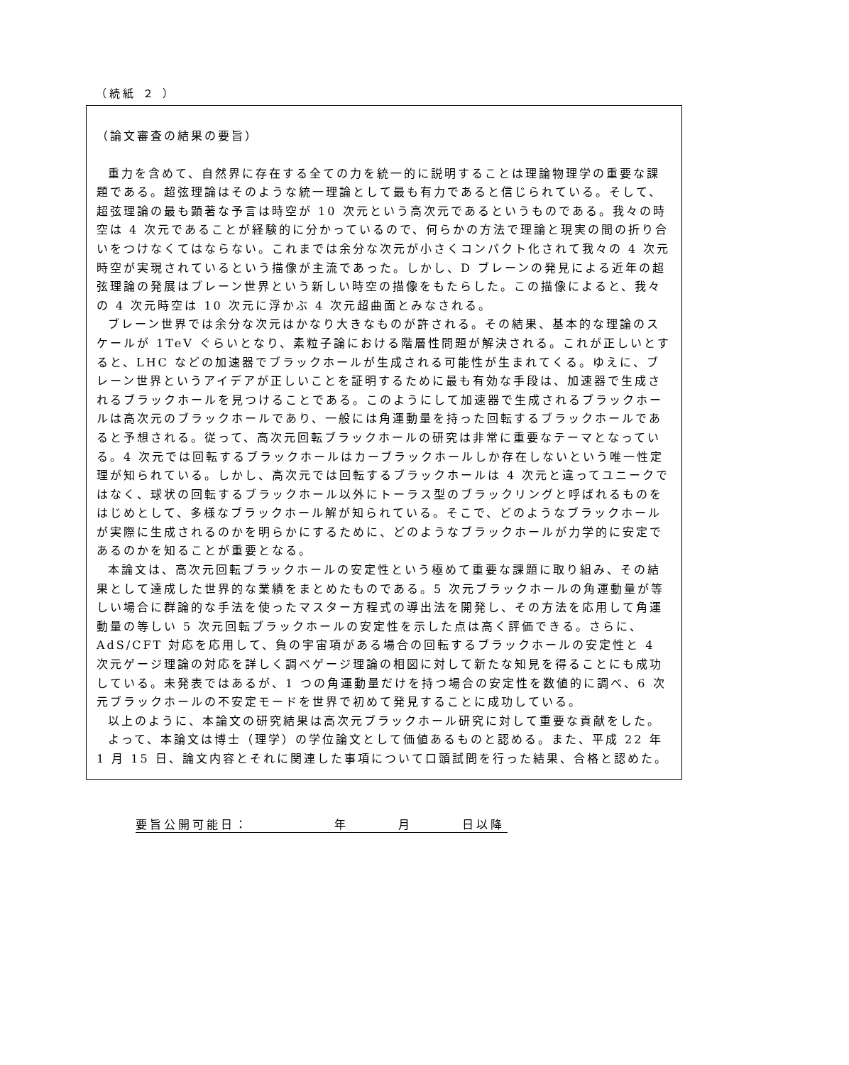（続紙 ２ ）
（論文審査の結果の要旨）
重力を含めて、自然界に存在する全ての力を統一的に説明することは理論物理学の重要な課題である。超弦理論はそのような統一理論として最も有力であると信じられている。そして、超弦理論の最も顕著な予言は時空が 10 次元という高次元であるというものである。我々の時空は 4 次元であることが経験的に分かっているので、何らかの方法で理論と現実の間の折り合いをつけなくてはならない。これまでは余分な次元が小さくコンパクト化されて我々の 4 次元時空が実現されているという描像が主流であった。しかし、D ブレーンの発見による近年の超弦理論の発展はブレーン世界という新しい時空の描像をもたらした。この描像によると、我々の 4 次元時空は 10 次元に浮かぶ 4 次元超曲面とみなされる。
ブレーン世界では余分な次元はかなり大きなものが許される。その結果、基本的な理論のスケールが 1TeV ぐらいとなり、素粒子論における階層性問題が解決される。これが正しいとすると、LHC などの加速器でブラックホールが生成される可能性が生まれてくる。ゆえに、ブレーン世界というアイデアが正しいことを証明するために最も有効な手段は、加速器で生成されるブラックホールを見つけることである。このようにして加速器で生成されるブラックホールは高次元のブラックホールであり、一般には角運動量を持った回転するブラックホールであると予想される。従って、高次元回転ブラックホールの研究は非常に重要なテーマとなっている。4 次元では回転するブラックホールはカーブラックホールしか存在しないという唯一性定理が知られている。しかし、高次元では回転するブラックホールは 4 次元と違ってユニークではなく、球状の回転するブラックホール以外にトーラス型のブラックリングと呼ばれるものをはじめとして、多様なブラックホール解が知られている。そこで、どのようなブラックホールが実際に生成されるのかを明らかにするために、どのようなブラックホールが力学的に安定であるのかを知ることが重要となる。
本論文は、高次元回転ブラックホールの安定性という極めて重要な課題に取り組み、その結果として達成した世界的な業績をまとめたものである。5 次元ブラックホールの角運動量が等しい場合に群論的な手法を使ったマスター方程式の導出法を開発し、その方法を応用して角運動量の等しい 5 次元回転ブラックホールの安定性を示した点は高く評価できる。さらに、AdS/CFT 対応を応用して、負の宇宙項がある場合の回転するブラックホールの安定性と 4 次元ゲージ理論の対応を詳しく調べゲージ理論の相図に対して新たな知見を得ることにも成功している。未発表ではあるが、1 つの角運動量だけを持つ場合の安定性を数値的に調べ、6 次元ブラックホールの不安定モードを世界で初めて発見することに成功している。
以上のように、本論文の研究結果は高次元ブラックホール研究に対して重要な貢献をした。
よって、本論文は博士（理学）の学位論文として価値あるものと認める。また、平成 22 年 1 月 15 日、論文内容とそれに関連した事項について口頭試問を行った結果、合格と認めた。
要旨公開可能日： 年 月 日以降